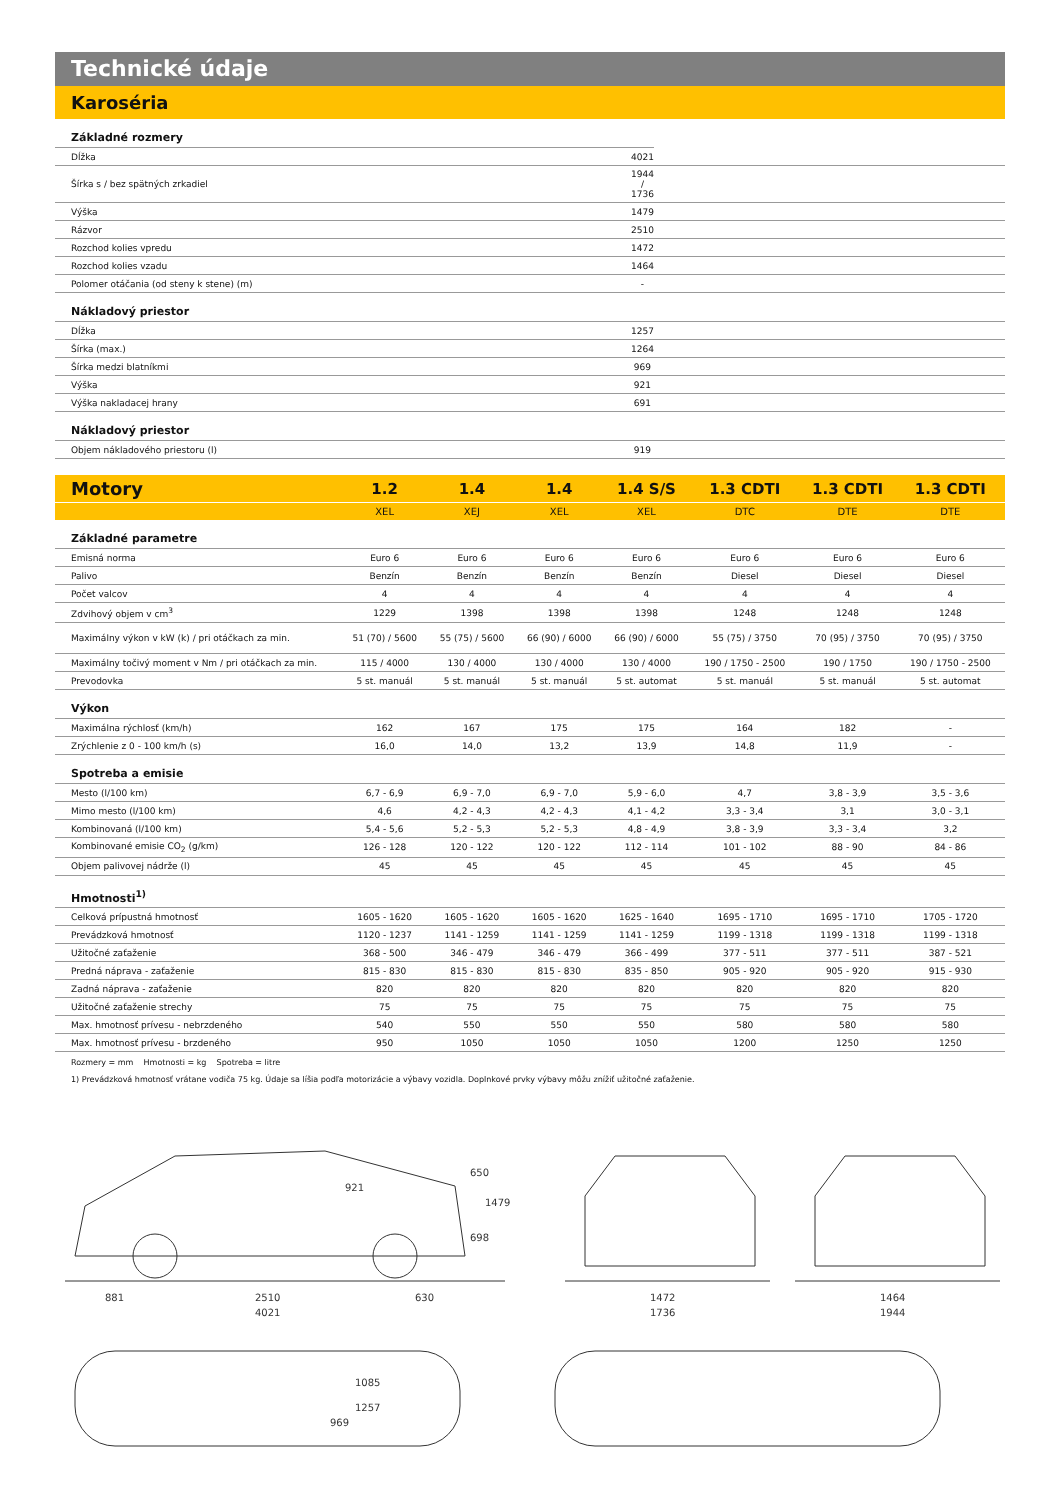Technické údaje
Karoséria
| Základné rozmery | | |
| Dĺžka | 4021 | |
| Šírka s / bez spätných zrkadiel | 1944 / 1736 | |
| Výška | 1479 | |
| Rázvor | 2510 | |
| Rozchod kolies vpredu | 1472 | |
| Rozchod kolies vzadu | 1464 | |
| Polomer otáčania (od steny k stene) (m) | - | |
| Nákladový priestor | | |
| Dĺžka | 1257 | |
| Šírka (max.) | 1264 | |
| Šírka medzi blatníkmi | 969 | |
| Výška | 921 | |
| Výška nakladacej hrany | 691 | |
| Nákladový priestor | | |
| Objem nákladového priestoru (l) | 919 | |
| Motory | 1.2 | 1.4 | 1.4 | 1.4 S/S | 1.3 CDTI | 1.3 CDTI | 1.3 CDTI |
| | XEL | XEJ | XEL | XEL | DTC | DTE | DTE |
| Základné parametre | | | | | | | |
| Emisná norma | Euro 6 | Euro 6 | Euro 6 | Euro 6 | Euro 6 | Euro 6 | Euro 6 |
| Palivo | Benzín | Benzín | Benzín | Benzín | Diesel | Diesel | Diesel |
| Počet valcov | 4 | 4 | 4 | 4 | 4 | 4 | 4 |
| Zdvihový objem v cm<sup>3</sup> | 1229 | 1398 | 1398 | 1398 | 1248 | 1248 | 1248 |
| Maximálny výkon v kW (k) / pri otáčkach za min. | 51 (70) / 5600 | 55 (75) / 5600 | 66 (90) / 6000 | 66 (90) / 6000 | 55 (75) / 3750 | 70 (95) / 3750 | 70 (95) / 3750 |
| Maximálny točivý moment v Nm / pri otáčkach za min. | 115 / 4000 | 130 / 4000 | 130 / 4000 | 130 / 4000 | 190 / 1750 - 2500 | 190 / 1750 | 190 / 1750 - 2500 |
| Prevodovka | 5 st. manuál | 5 st. manuál | 5 st. manuál | 5 st. automat | 5 st. manuál | 5 st. manuál | 5 st. automat |
| Výkon | | | | | | | |
| Maximálna rýchlosť (km/h) | 162 | 167 | 175 | 175 | 164 | 182 | - |
| Zrýchlenie z 0 - 100 km/h (s) | 16,0 | 14,0 | 13,2 | 13,9 | 14,8 | 11,9 | - |
| Spotreba a emisie | | | | | | | |
| Mesto (l/100 km) | 6,7 - 6,9 | 6,9 - 7,0 | 6,9 - 7,0 | 5,9 - 6,0 | 4,7 | 3,8 - 3,9 | 3,5 - 3,6 |
| Mimo mesto (l/100 km) | 4,6 | 4,2 - 4,3 | 4,2 - 4,3 | 4,1 - 4,2 | 3,3 - 3,4 | 3,1 | 3,0 - 3,1 |
| Kombinovaná (l/100 km) | 5,4 - 5,6 | 5,2 - 5,3 | 5,2 - 5,3 | 4,8 - 4,9 | 3,8 - 3,9 | 3,3 - 3,4 | 3,2 |
| Kombinované emisie CO<sub>2</sub> (g/km) | 126 - 128 | 120 - 122 | 120 - 122 | 112 - 114 | 101 - 102 | 88 - 90 | 84 - 86 |
| Objem palivovej nádrže (l) | 45 | 45 | 45 | 45 | 45 | 45 | 45 |
| Hmotnosti<sup>1)</sup> | | | | | | | |
| Celková prípustná hmotnosť | 1605 - 1620 | 1605 - 1620 | 1605 - 1620 | 1625 - 1640 | 1695 - 1710 | 1695 - 1710 | 1705 - 1720 |
| Prevádzková hmotnosť | 1120 - 1237 | 1141 - 1259 | 1141 - 1259 | 1141 - 1259 | 1199 - 1318 | 1199 - 1318 | 1199 - 1318 |
| Užitočné zaťaženie | 368 - 500 | 346 - 479 | 346 - 479 | 366 - 499 | 377 - 511 | 377 - 511 | 387 - 521 |
| Predná náprava - zaťaženie | 815 - 830 | 815 - 830 | 815 - 830 | 835 - 850 | 905 - 920 | 905 - 920 | 915 - 930 |
| Zadná náprava - zaťaženie | 820 | 820 | 820 | 820 | 820 | 820 | 820 |
| Užitočné zaťaženie strechy | 75 | 75 | 75 | 75 | 75 | 75 | 75 |
| Max. hmotnosť prívesu - nebrzdeného | 540 | 550 | 550 | 550 | 580 | 580 | 580 |
| Max. hmotnosť prívesu - brzdeného | 950 | 1050 | 1050 | 1050 | 1200 | 1250 | 1250 |
Rozmery = mm Hmotnosti = kg Spotreba = litre
1) Prevádzková hmotnosť vrátane vodiča 75 kg. Údaje sa líšia podľa motorizácie a výbavy vozidla. Doplnkové prvky výbavy môžu znížiť užitočné zaťaženie.
881
2510
630
4021
921
650
1479
698
1472
1736
1464
1944
1085
1257
969